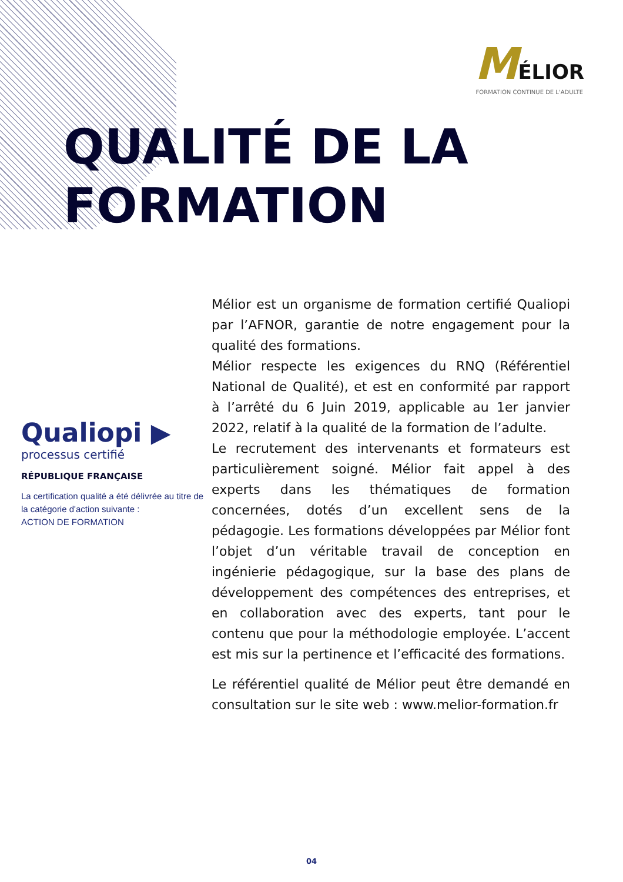MÉLIOR
FORMATION CONTINUE DE L'ADULTE
QUALITÉ DE LA
FORMATION
Qualiopi ▶
processus certifié
RÉPUBLIQUE FRANÇAISE
La certification qualité a été délivrée au titre de la catégorie d'action suivante :
ACTION DE FORMATION
Mélior est un organisme de formation certifié Qualiopi par l’AFNOR, garantie de notre engagement pour la qualité des formations.
Mélior respecte les exigences du RNQ (Référentiel National de Qualité), et est en conformité par rapport à l’arrêté du 6 Juin 2019, applicable au 1er janvier 2022, relatif à la qualité de la formation de l’adulte.
Le recrutement des intervenants et formateurs est particulièrement soigné. Mélior fait appel à des experts dans les thématiques de formation concernées, dotés d’un excellent sens de la pédagogie. Les formations développées par Mélior font l’objet d’un véritable travail de conception en ingénierie pédagogique, sur la base des plans de développement des compétences des entreprises, et en collaboration avec des experts, tant pour le contenu que pour la méthodologie employée. L’accent est mis sur la pertinence et l’efficacité des formations.
Le référentiel qualité de Mélior peut être demandé en consultation sur le site web : www.melior-formation.fr
04